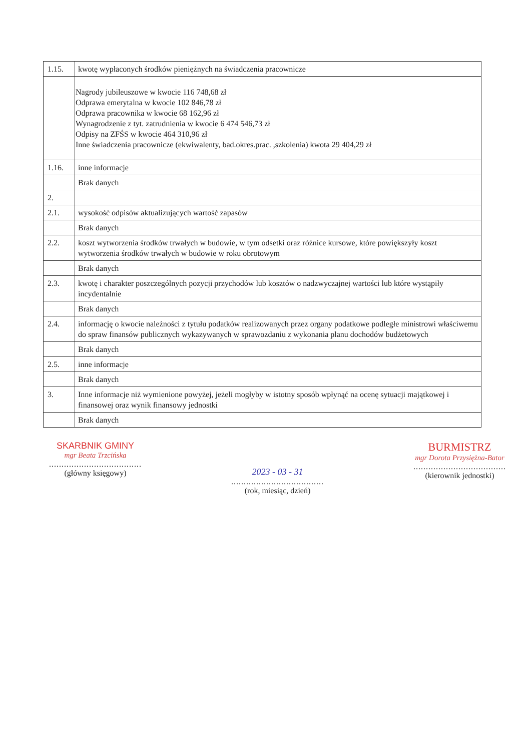| 1.15. | kwotę wypłaconych środków pieniężnych na świadczenia pracownicze |
| | Nagrody jubileuszowe w kwocie 116 748,68 zł Odprawa emerytalna w kwocie 102 846,78 zł Odprawa pracownika w kwocie 68 162,96 zł Wynagrodzenie z tyt. zatrudnienia w kwocie 6 474 546,73 zł Odpisy na ZFŚS w kwocie 464 310,96 zł Inne świadczenia pracownicze (ekwiwalenty, bad.okres.prac. ,szkolenia) kwota 29 404,29 zł |
| 1.16. | inne informacje |
| | Brak danych |
| 2. | |
| 2.1. | wysokość odpisów aktualizujących wartość zapasów |
| | Brak danych |
| 2.2. | koszt wytworzenia środków trwałych w budowie, w tym odsetki oraz różnice kursowe, które powiększyły koszt wytworzenia środków trwałych w budowie w roku obrotowym |
| | Brak danych |
| 2.3. | kwotę i charakter poszczególnych pozycji przychodów lub kosztów o nadzwyczajnej wartości lub które wystąpiły incydentalnie |
| | Brak danych |
| 2.4. | informację o kwocie należności z tytułu podatków realizowanych przez organy podatkowe podległe ministrowi właściwemu do spraw finansów publicznych wykazywanych w sprawozdaniu z wykonania planu dochodów budżetowych |
| | Brak danych |
| 2.5. | inne informacje |
| | Brak danych |
| 3. | Inne informacje niż wymienione powyżej, jeżeli mogłyby w istotny sposób wpłynąć na ocenę sytuacji majątkowej i finansowej oraz wynik finansowy jednostki |
| | Brak danych |
SKARBNIK GMINY
mgr Beata Trzcińska
.....................................
(główny księgowy)
2023 - 03 - 31
.....................................
(rok, miesiąc, dzień)
BURMISTRZ
mgr Dorota Przysiężna-Bator
.....................................
(kierownik jednostki)